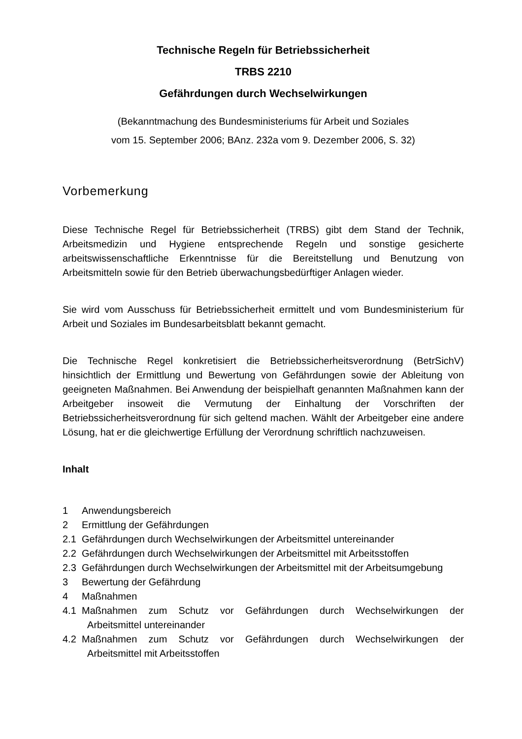Technische Regeln für Betriebssicherheit
TRBS 2210
Gefährdungen durch Wechselwirkungen
(Bekanntmachung des Bundesministeriums für Arbeit und Soziales
vom 15. September 2006; BAnz. 232a vom 9. Dezember 2006, S. 32)
Vorbemerkung
Diese Technische Regel für Betriebssicherheit (TRBS) gibt dem Stand der Technik, Arbeitsmedizin und Hygiene entsprechende Regeln und sonstige gesicherte arbeitswissenschaftliche Erkenntnisse für die Bereitstellung und Benutzung von Arbeitsmitteln sowie für den Betrieb überwachungsbedürftiger Anlagen wieder.
Sie wird vom Ausschuss für Betriebssicherheit ermittelt und vom Bundesministerium für Arbeit und Soziales im Bundesarbeitsblatt bekannt gemacht.
Die Technische Regel konkretisiert die Betriebssicherheitsverordnung (BetrSichV) hinsichtlich der Ermittlung und Bewertung von Gefährdungen sowie der Ableitung von geeigneten Maßnahmen. Bei Anwendung der beispielhaft genannten Maßnahmen kann der Arbeitgeber insoweit die Vermutung der Einhaltung der Vorschriften der Betriebssicherheitsverordnung für sich geltend machen. Wählt der Arbeitgeber eine andere Lösung, hat er die gleichwertige Erfüllung der Verordnung schriftlich nachzuweisen.
Inhalt
1 Anwendungsbereich
2 Ermittlung der Gefährdungen
2.1 Gefährdungen durch Wechselwirkungen der Arbeitsmittel untereinander
2.2 Gefährdungen durch Wechselwirkungen der Arbeitsmittel mit Arbeitsstoffen
2.3 Gefährdungen durch Wechselwirkungen der Arbeitsmittel mit der Arbeitsumgebung
3 Bewertung der Gefährdung
4 Maßnahmen
4.1 Maßnahmen zum Schutz vor Gefährdungen durch Wechselwirkungen der Arbeitsmittel untereinander
4.2 Maßnahmen zum Schutz vor Gefährdungen durch Wechselwirkungen der Arbeitsmittel mit Arbeitsstoffen